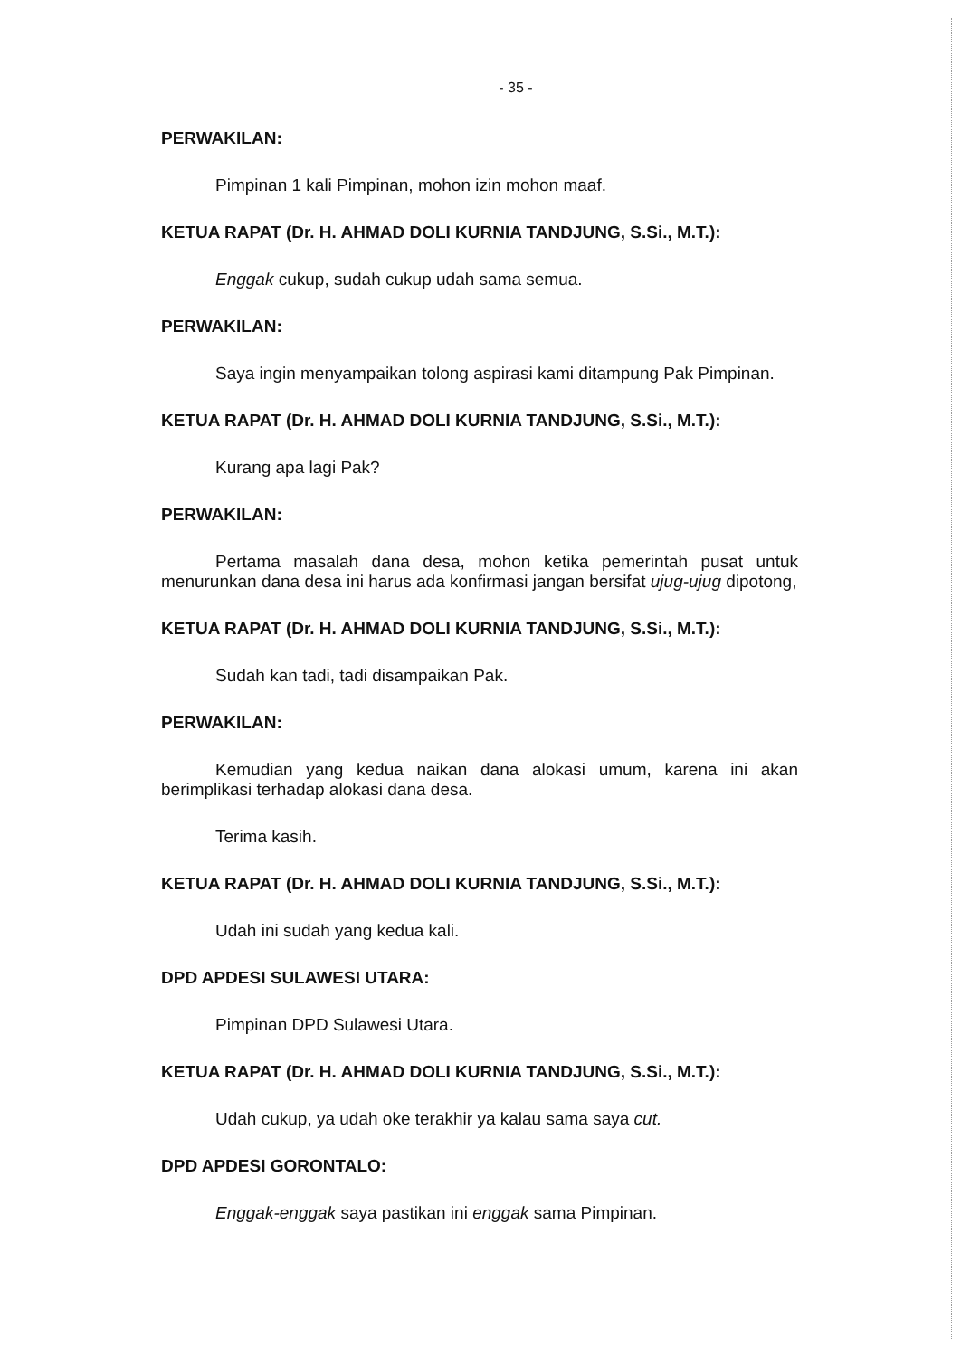- 35 -
PERWAKILAN:
Pimpinan 1 kali Pimpinan, mohon izin mohon maaf.
KETUA RAPAT (Dr. H. AHMAD DOLI KURNIA TANDJUNG, S.Si., M.T.):
Enggak cukup, sudah cukup udah sama semua.
PERWAKILAN:
Saya ingin menyampaikan tolong aspirasi kami ditampung Pak Pimpinan.
KETUA RAPAT (Dr. H. AHMAD DOLI KURNIA TANDJUNG, S.Si., M.T.):
Kurang apa lagi Pak?
PERWAKILAN:
Pertama masalah dana desa, mohon ketika pemerintah pusat untuk menurunkan dana desa ini harus ada konfirmasi jangan bersifat ujug-ujug dipotong,
KETUA RAPAT (Dr. H. AHMAD DOLI KURNIA TANDJUNG, S.Si., M.T.):
Sudah kan tadi, tadi disampaikan Pak.
PERWAKILAN:
Kemudian yang kedua naikan dana alokasi umum, karena ini akan berimplikasi terhadap alokasi dana desa.
Terima kasih.
KETUA RAPAT (Dr. H. AHMAD DOLI KURNIA TANDJUNG, S.Si., M.T.):
Udah ini sudah yang kedua kali.
DPD APDESI SULAWESI UTARA:
Pimpinan DPD Sulawesi Utara.
KETUA RAPAT (Dr. H. AHMAD DOLI KURNIA TANDJUNG, S.Si., M.T.):
Udah cukup, ya udah oke terakhir ya kalau sama saya cut.
DPD APDESI GORONTALO:
Enggak-enggak saya pastikan ini enggak sama Pimpinan.